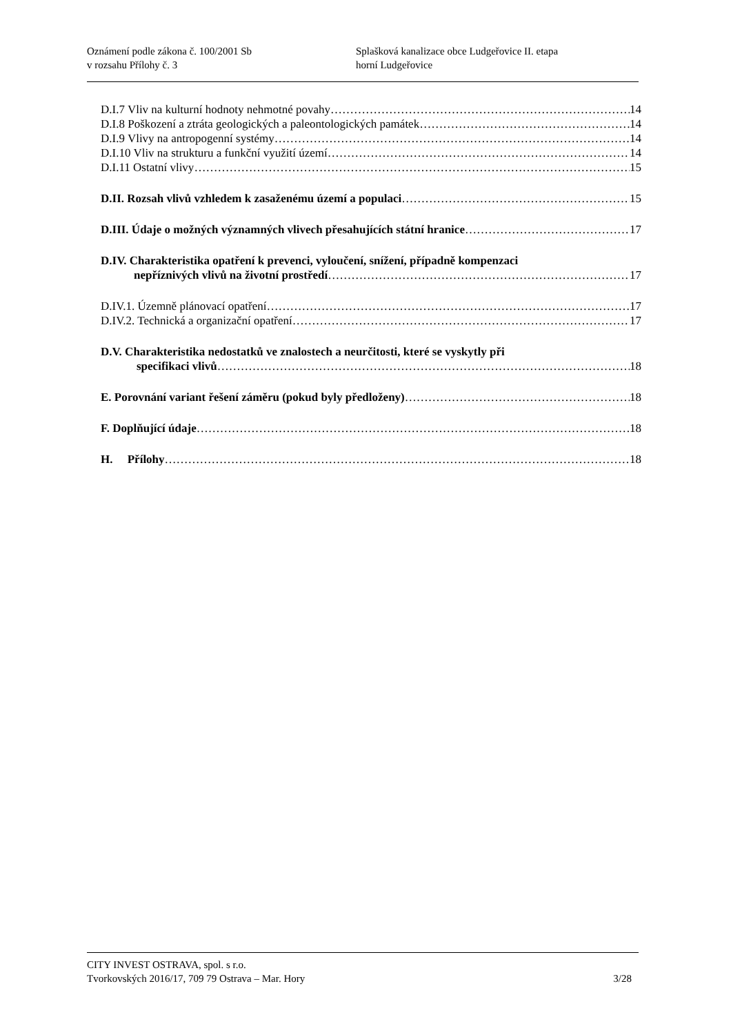Oznámení podle zákona č. 100/2001 Sb
v rozsahu Přílohy č. 3
Splašková kanalizace obce Ludgeřovice II. etapa
horní Ludgeřovice
D.I.7 Vliv na kulturní hodnoty nehmotné povahy 14
D.I.8 Poškození a ztráta geologických a paleontologických památek 14
D.I.9 Vlivy na antropogenní systémy 14
D.I.10 Vliv na strukturu a funkční využití území 14
D.I.11 Ostatní vlivy 15
D.II. Rozsah vlivů vzhledem k zasaženému území a populaci 15
D.III. Údaje o možných významných vlivech přesahujících státní hranice 17
D.IV. Charakteristika opatření k prevenci, vyloučení, snížení, případně kompenzaci
nepříznivých vlivů na životní prostředí 17
D.IV.1. Územně plánovací opatření 17
D.IV.2. Technická a organizační opatření 17
D.V. Charakteristika nedostatků ve znalostech a neurčitosti, které se vyskytly při
specifikaci vlivů 18
E. Porovnání variant řešení záměru (pokud byly předloženy) 18
F. Doplňující údaje 18
H. Přílohy 18
CITY INVEST OSTRAVA, spol. s r.o.
Tvorkovských 2016/17, 709 79 Ostrava – Mar. Hory 3/28